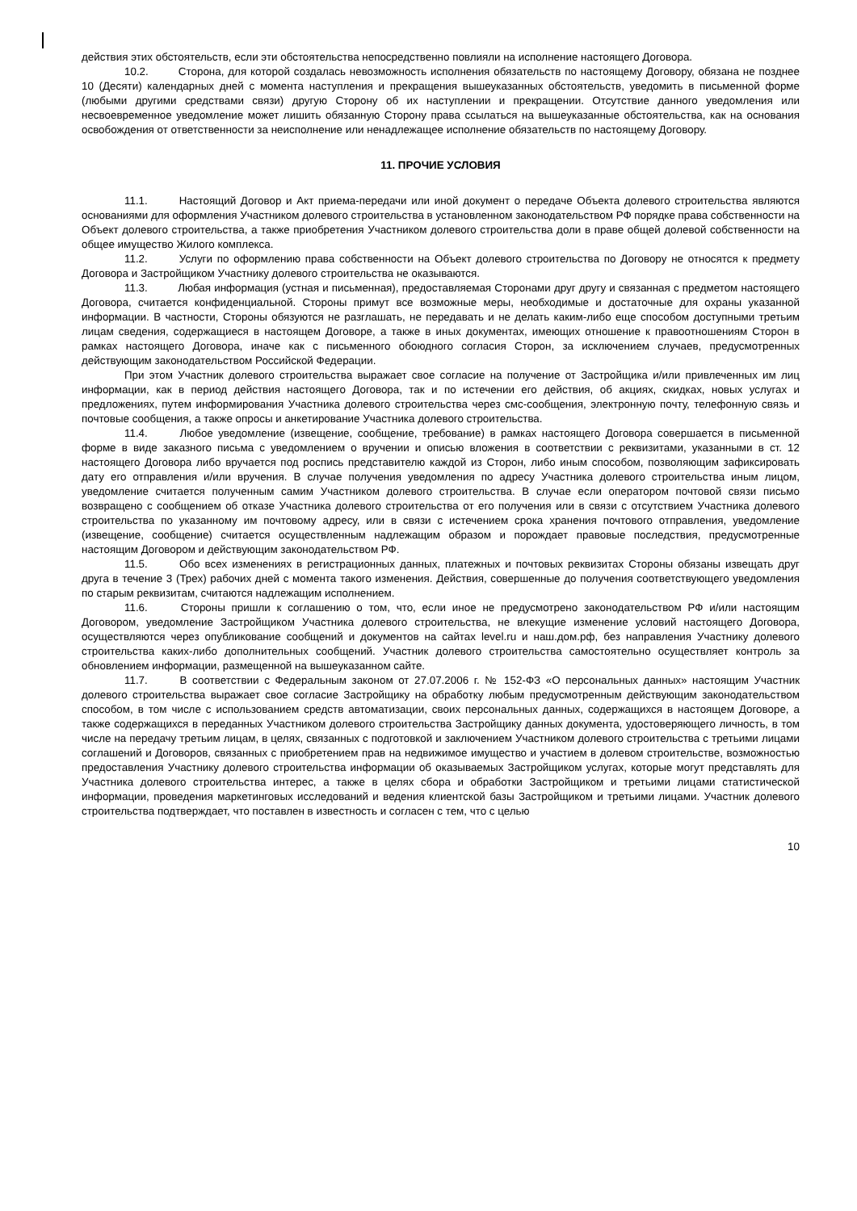действия этих обстоятельств, если эти обстоятельства непосредственно повлияли на исполнение настоящего Договора.
10.2. Сторона, для которой создалась невозможность исполнения обязательств по настоящему Договору, обязана не позднее 10 (Десяти) календарных дней с момента наступления и прекращения вышеуказанных обстоятельств, уведомить в письменной форме (любыми другими средствами связи) другую Сторону об их наступлении и прекращении. Отсутствие данного уведомления или несвоевременное уведомление может лишить обязанную Сторону права ссылаться на вышеуказанные обстоятельства, как на основания освобождения от ответственности за неисполнение или ненадлежащее исполнение обязательств по настоящему Договору.
11. ПРОЧИЕ УСЛОВИЯ
11.1. Настоящий Договор и Акт приема-передачи или иной документ о передаче Объекта долевого строительства являются основаниями для оформления Участником долевого строительства в установленном законодательством РФ порядке права собственности на Объект долевого строительства, а также приобретения Участником долевого строительства доли в праве общей долевой собственности на общее имущество Жилого комплекса.
11.2. Услуги по оформлению права собственности на Объект долевого строительства по Договору не относятся к предмету Договора и Застройщиком Участнику долевого строительства не оказываются.
11.3. Любая информация (устная и письменная), предоставляемая Сторонами друг другу и связанная с предметом настоящего Договора, считается конфиденциальной. Стороны примут все возможные меры, необходимые и достаточные для охраны указанной информации. В частности, Стороны обязуются не разглашать, не передавать и не делать каким-либо еще способом доступными третьим лицам сведения, содержащиеся в настоящем Договоре, а также в иных документах, имеющих отношение к правоотношениям Сторон в рамках настоящего Договора, иначе как с письменного обоюдного согласия Сторон, за исключением случаев, предусмотренных действующим законодательством Российской Федерации.
При этом Участник долевого строительства выражает свое согласие на получение от Застройщика и/или привлеченных им лиц информации, как в период действия настоящего Договора, так и по истечении его действия, об акциях, скидках, новых услугах и предложениях, путем информирования Участника долевого строительства через смс-сообщения, электронную почту, телефонную связь и почтовые сообщения, а также опросы и анкетирование Участника долевого строительства.
11.4. Любое уведомление (извещение, сообщение, требование) в рамках настоящего Договора совершается в письменной форме в виде заказного письма с уведомлением о вручении и описью вложения в соответствии с реквизитами, указанными в ст. 12 настоящего Договора либо вручается под роспись представителю каждой из Сторон, либо иным способом, позволяющим зафиксировать дату его отправления и/или вручения. В случае получения уведомления по адресу Участника долевого строительства иным лицом, уведомление считается полученным самим Участником долевого строительства. В случае если оператором почтовой связи письмо возвращено с сообщением об отказе Участника долевого строительства от его получения или в связи с отсутствием Участника долевого строительства по указанному им почтовому адресу, или в связи с истечением срока хранения почтового отправления, уведомление (извещение, сообщение) считается осуществленным надлежащим образом и порождает правовые последствия, предусмотренные настоящим Договором и действующим законодательством РФ.
11.5. Обо всех изменениях в регистрационных данных, платежных и почтовых реквизитах Стороны обязаны извещать друг друга в течение 3 (Трех) рабочих дней с момента такого изменения. Действия, совершенные до получения соответствующего уведомления по старым реквизитам, считаются надлежащим исполнением.
11.6. Стороны пришли к соглашению о том, что, если иное не предусмотрено законодательством РФ и/или настоящим Договором, уведомление Застройщиком Участника долевого строительства, не влекущие изменение условий настоящего Договора, осуществляются через опубликование сообщений и документов на сайтах level.ru и наш.дом.рф, без направления Участнику долевого строительства каких-либо дополнительных сообщений. Участник долевого строительства самостоятельно осуществляет контроль за обновлением информации, размещенной на вышеуказанном сайте.
11.7. В соответствии с Федеральным законом от 27.07.2006 г. № 152-ФЗ «О персональных данных» настоящим Участник долевого строительства выражает свое согласие Застройщику на обработку любым предусмотренным действующим законодательством способом, в том числе с использованием средств автоматизации, своих персональных данных, содержащихся в настоящем Договоре, а также содержащихся в переданных Участником долевого строительства Застройщику данных документа, удостоверяющего личность, в том числе на передачу третьим лицам, в целях, связанных с подготовкой и заключением Участником долевого строительства с третьими лицами соглашений и Договоров, связанных с приобретением прав на недвижимое имущество и участием в долевом строительстве, возможностью предоставления Участнику долевого строительства информации об оказываемых Застройщиком услугах, которые могут представлять для Участника долевого строительства интерес, а также в целях сбора и обработки Застройщиком и третьими лицами статистической информации, проведения маркетинговых исследований и ведения клиентской базы Застройщиком и третьими лицами. Участник долевого строительства подтверждает, что поставлен в известность и согласен с тем, что с целью
10